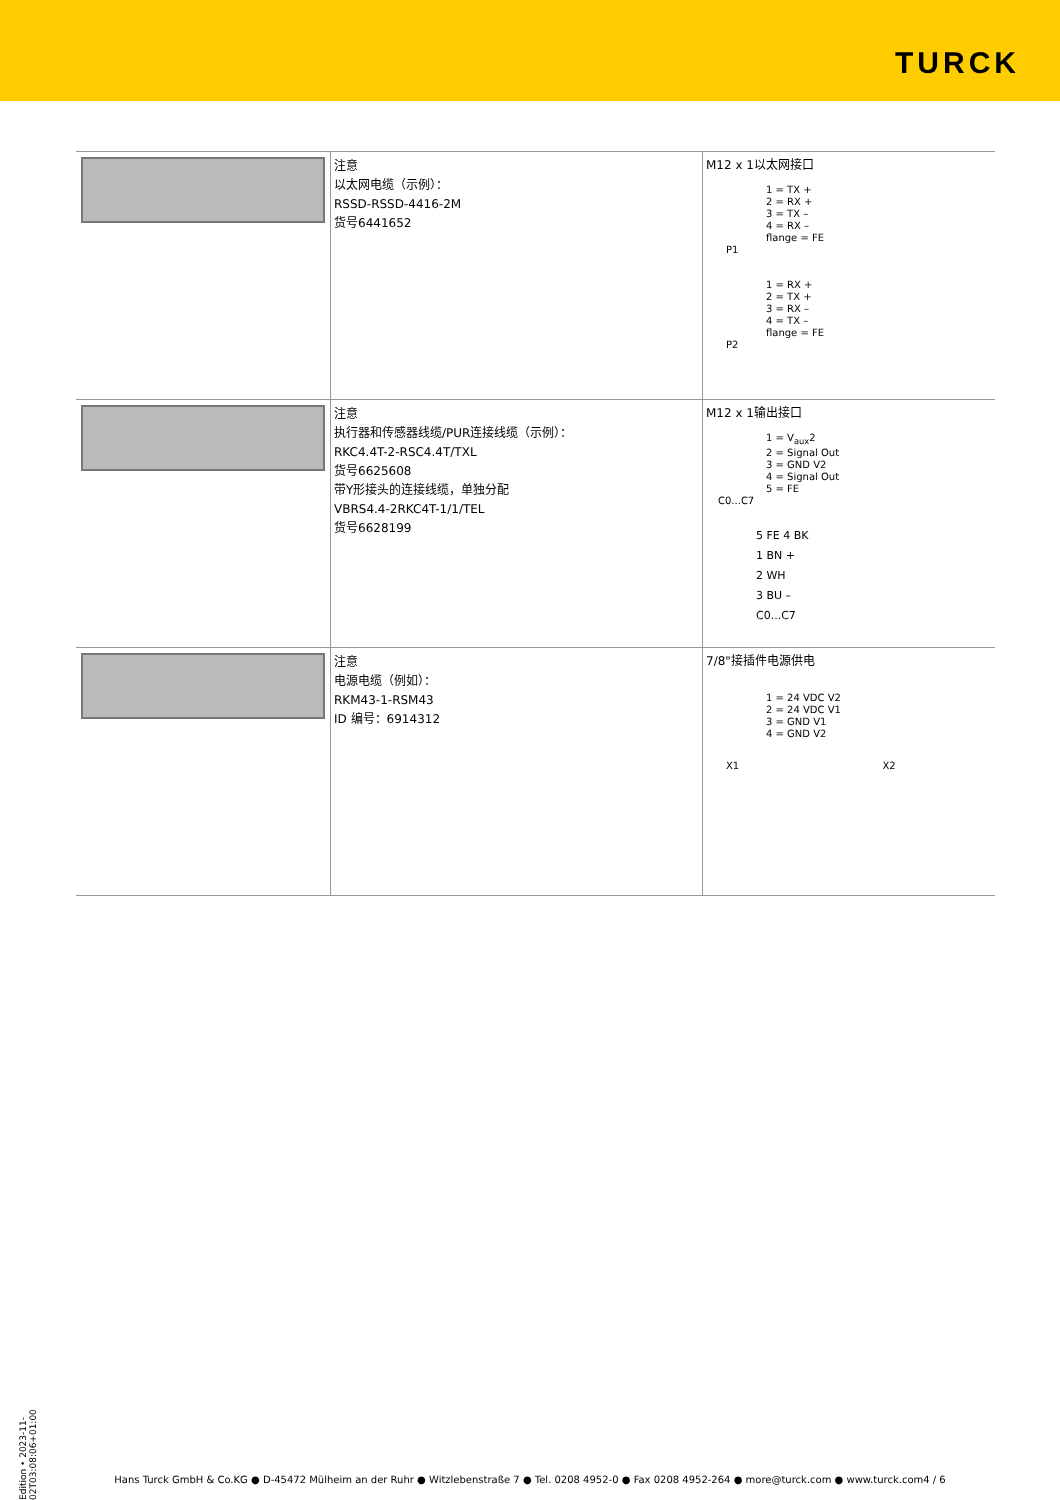TURCK
| | 注意 以太网电缆（示例）： RSSD-RSSD-4416-2M 货号6441652 | M12 x 1以太网接口 1 = TX + 2 = RX + 3 = TX – 4 = RX – flange = FE P1 1 = RX + 2 = TX + 3 = RX – 4 = TX – flange = FE P2 |
| | 注意 执行器和传感器线缆/PUR连接线缆（示例）： RKC4.4T-2-RSC4.4T/TXL 货号6625608 带Y形接头的连接线缆，单独分配 VBRS4.4-2RKC4T-1/1/TEL 货号6628199 | M12 x 1输出接口 1 = V<sub>aux</sub>2 2 = Signal Out 3 = GND V2 4 = Signal Out 5 = FE C0...C7 5 FE 4 BK 1 BN + 2 WH 3 BU – C0...C7 |
| | 注意 电源电缆（例如）： RKM43-1-RSM43 ID 编号：6914312 | 7/8"接插件电源供电 1 = 24 VDC V2 2 = 24 VDC V1 3 = GND V1 4 = GND V2 X1 X2 |
Edition • 2023-11-02T03:08:06+01:00
Hans Turck GmbH & Co.KG ● D-45472 Mülheim an der Ruhr ● Witzlebenstraße 7 ● Tel. 0208 4952-0 ● Fax 0208 4952-264 ● more@turck.com ● www.turck.com4 / 6